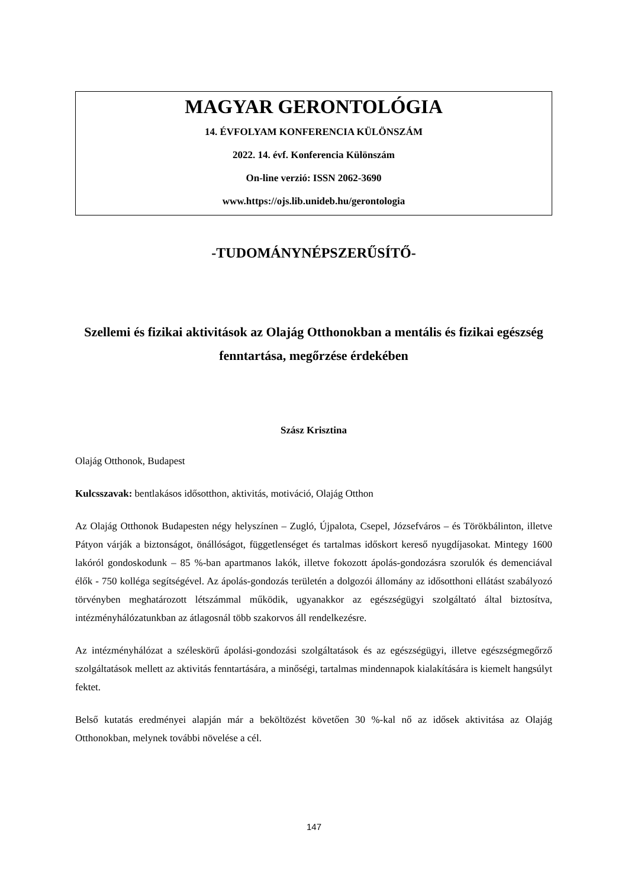MAGYAR GERONTOLÓGIA
14. ÉVFOLYAM KONFERENCIA KÜLÖNSZÁM
2022. 14. évf. Konferencia Különszám
On-line verzió: ISSN 2062-3690
www.https://ojs.lib.unideb.hu/gerontologia
-TUDOMÁNYNÉPSZERŰSÍTŐ-
Szellemi és fizikai aktivitások az Olajág Otthonokban a mentális és fizikai egészség fenntartása, megőrzése érdekében
Szász Krisztina
Olajág Otthonok, Budapest
Kulcsszavak: bentlakásos idősotthon, aktivitás, motiváció, Olajág Otthon
Az Olajág Otthonok Budapesten négy helyszínen – Zugló, Újpalota, Csepel, Józsefváros – és Törökbálinton, illetve Pátyon várják a biztonságot, önállóságot, függetlenséget és tartalmas időskort kereső nyugdíjasokat. Mintegy 1600 lakóról gondoskodunk – 85 %-ban apartmanos lakók, illetve fokozott ápolás-gondozásra szorulók és demenciával élők - 750 kolléga segítségével. Az ápolás-gondozás területén a dolgozói állomány az idősotthoni ellátást szabályozó törvényben meghatározott létszámmal működik, ugyanakkor az egészségügyi szolgáltató által biztosítva, intézményhálózatunkban az átlagosnál több szakorvos áll rendelkezésre.
Az intézményhálózat a széleskörű ápolási-gondozási szolgáltatások és az egészségügyi, illetve egészségmegőrző szolgáltatások mellett az aktivitás fenntartására, a minőségi, tartalmas mindennapok kialakítására is kiemelt hangsúlyt fektet.
Belső kutatás eredményei alapján már a beköltözést követően 30 %-kal nő az idősek aktivitása az Olajág Otthonokban, melynek további növelése a cél.
147